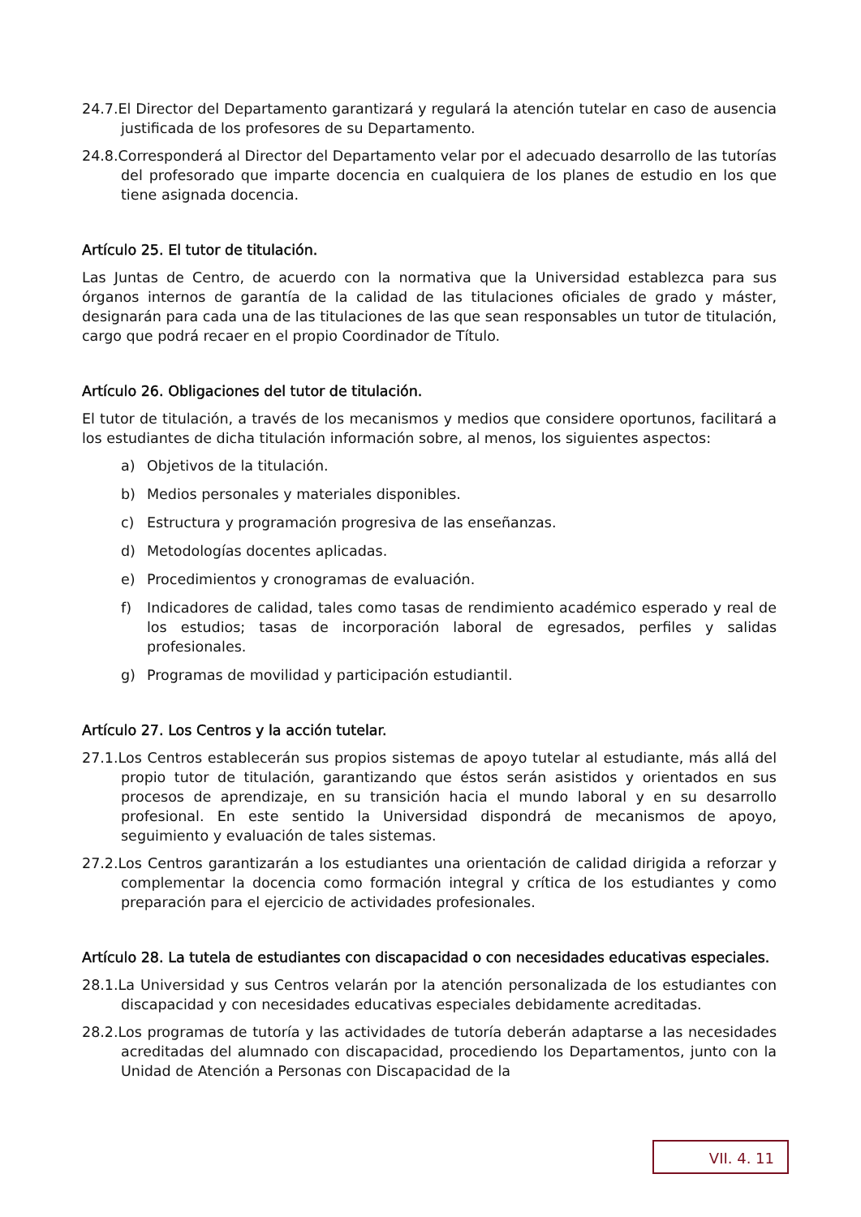24.7.El Director del Departamento garantizará y regulará la atención tutelar en caso de ausencia justificada de los profesores de su Departamento.
24.8.Corresponderá al Director del Departamento velar por el adecuado desarrollo de las tutorías del profesorado que imparte docencia en cualquiera de los planes de estudio en los que tiene asignada docencia.
Artículo 25. El tutor de titulación.
Las Juntas de Centro, de acuerdo con la normativa que la Universidad establezca para sus órganos internos de garantía de la calidad de las titulaciones oficiales de grado y máster, designarán para cada una de las titulaciones de las que sean responsables un tutor de titulación, cargo que podrá recaer en el propio Coordinador de Título.
Artículo 26. Obligaciones del tutor de titulación.
El tutor de titulación, a través de los mecanismos y medios que considere oportunos, facilitará a los estudiantes de dicha titulación información sobre, al menos, los siguientes aspectos:
a) Objetivos de la titulación.
b) Medios personales y materiales disponibles.
c) Estructura y programación progresiva de las enseñanzas.
d) Metodologías docentes aplicadas.
e) Procedimientos y cronogramas de evaluación.
f) Indicadores de calidad, tales como tasas de rendimiento académico esperado y real de los estudios; tasas de incorporación laboral de egresados, perfiles y salidas profesionales.
g) Programas de movilidad y participación estudiantil.
Artículo 27. Los Centros y la acción tutelar.
27.1.Los Centros establecerán sus propios sistemas de apoyo tutelar al estudiante, más allá del propio tutor de titulación, garantizando que éstos serán asistidos y orientados en sus procesos de aprendizaje, en su transición hacia el mundo laboral y en su desarrollo profesional. En este sentido la Universidad dispondrá de mecanismos de apoyo, seguimiento y evaluación de tales sistemas.
27.2.Los Centros garantizarán a los estudiantes una orientación de calidad dirigida a reforzar y complementar la docencia como formación integral y crítica de los estudiantes y como preparación para el ejercicio de actividades profesionales.
Artículo 28. La tutela de estudiantes con discapacidad o con necesidades educativas especiales.
28.1.La Universidad y sus Centros velarán por la atención personalizada de los estudiantes con discapacidad y con necesidades educativas especiales debidamente acreditadas.
28.2.Los programas de tutoría y las actividades de tutoría deberán adaptarse a las necesidades acreditadas del alumnado con discapacidad, procediendo los Departamentos, junto con la Unidad de Atención a Personas con Discapacidad de la
VII. 4. 11